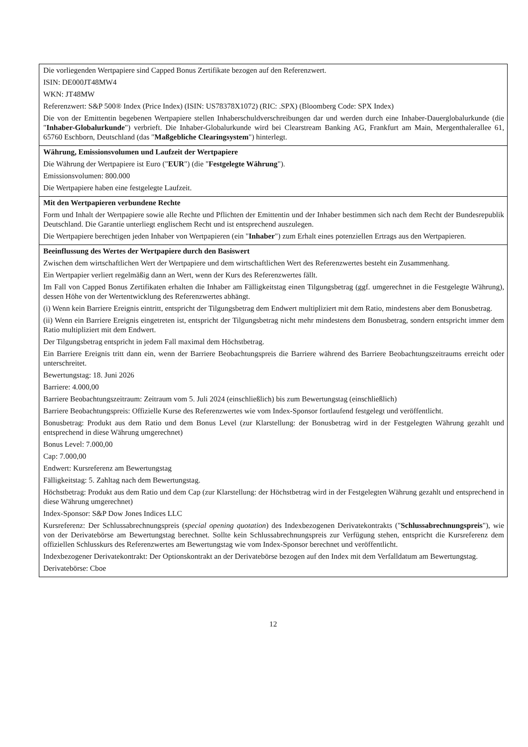| Die vorliegenden Wertpapiere sind Capped Bonus Zertifikate bezogen auf den Referenzwert. ISIN: DE000JT48MW4 WKN: JT48MW Referenzwert: S&P 500® Index (Price Index) (ISIN: US78378X1072) (RIC: .SPX) (Bloomberg Code: SPX Index) Die von der Emittentin begebenen Wertpapiere stellen Inhaberschuldverschreibungen dar und werden durch eine Inhaber-Dauerglobalurkunde (die " Inhaber-Globalurkunde ") verbrieft. Die Inhaber-Globalurkunde wird bei Clearstream Banking AG, Frankfurt am Main, Mergenthalerallee 61, 65760 Eschborn, Deutschland (das " Maßgebliche Clearingsystem ") hinterlegt. |
| Währung, Emissionsvolumen und Laufzeit der Wertpapiere Die Währung der Wertpapiere ist Euro (" EUR ") (die " Festgelegte Währung "). Emissionsvolumen: 800.000 Die Wertpapiere haben eine festgelegte Laufzeit. |
| Mit den Wertpapieren verbundene Rechte Form und Inhalt der Wertpapiere sowie alle Rechte und Pflichten der Emittentin und der Inhaber bestimmen sich nach dem Recht der Bundesrepublik Deutschland. Die Garantie unterliegt englischem Recht und ist entsprechend auszulegen. Die Wertpapiere berechtigen jeden Inhaber von Wertpapieren (ein " Inhaber ") zum Erhalt eines potenziellen Ertrags aus den Wertpapieren. |
| Beeinflussung des Wertes der Wertpapiere durch den Basiswert Zwischen dem wirtschaftlichen Wert der Wertpapiere und dem wirtschaftlichen Wert des Referenzwertes besteht ein Zusammenhang. Ein Wertpapier verliert regelmäßig dann an Wert, wenn der Kurs des Referenzwertes fällt. Im Fall von Capped Bonus Zertifikaten erhalten die Inhaber am Fälligkeitstag einen Tilgungsbetrag (ggf. umgerechnet in die Festgelegte Währung), dessen Höhe von der Wertentwicklung des Referenzwertes abhängt. (i) Wenn kein Barriere Ereignis eintritt, entspricht der Tilgungsbetrag dem Endwert multipliziert mit dem Ratio, mindestens aber dem Bonusbetrag. (ii) Wenn ein Barriere Ereignis eingetreten ist, entspricht der Tilgungsbetrag nicht mehr mindestens dem Bonusbetrag, sondern entspricht immer dem Ratio multipliziert mit dem Endwert. Der Tilgungsbetrag entspricht in jedem Fall maximal dem Höchstbetrag. Ein Barriere Ereignis tritt dann ein, wenn der Barriere Beobachtungspreis die Barriere während des Barriere Beobachtungszeitraums erreicht oder unterschreitet. Bewertungstag: 18. Juni 2026 Barriere: 4.000,00 Barriere Beobachtungszeitraum: Zeitraum vom 5. Juli 2024 (einschließlich) bis zum Bewertungstag (einschließlich) Barriere Beobachtungspreis: Offizielle Kurse des Referenzwertes wie vom Index-Sponsor fortlaufend festgelegt und veröffentlicht. Bonusbetrag: Produkt aus dem Ratio und dem Bonus Level (zur Klarstellung: der Bonusbetrag wird in der Festgelegten Währung gezahlt und entsprechend in diese Währung umgerechnet) Bonus Level: 7.000,00 Cap: 7.000,00 Endwert: Kursreferenz am Bewertungstag Fälligkeitstag: 5. Zahltag nach dem Bewertungstag. Höchstbetrag: Produkt aus dem Ratio und dem Cap (zur Klarstellung: der Höchstbetrag wird in der Festgelegten Währung gezahlt und entsprechend in diese Währung umgerechnet) Index-Sponsor: S&P Dow Jones Indices LLC Kursreferenz: Der Schlussabrechnungspreis ( special opening quotation ) des Indexbezogenen Derivatekontrakts (" Schlussabrechnungspreis "), wie von der Derivatebörse am Bewertungstag berechnet. Sollte kein Schlussabrechnungspreis zur Verfügung stehen, entspricht die Kursreferenz dem offiziellen Schlusskurs des Referenzwertes am Bewertungstag wie vom Index-Sponsor berechnet und veröffentlicht. Indexbezogener Derivatekontrakt: Der Optionskontrakt an der Derivatebörse bezogen auf den Index mit dem Verfalldatum am Bewertungstag. Derivatebörse: Cboe |
12